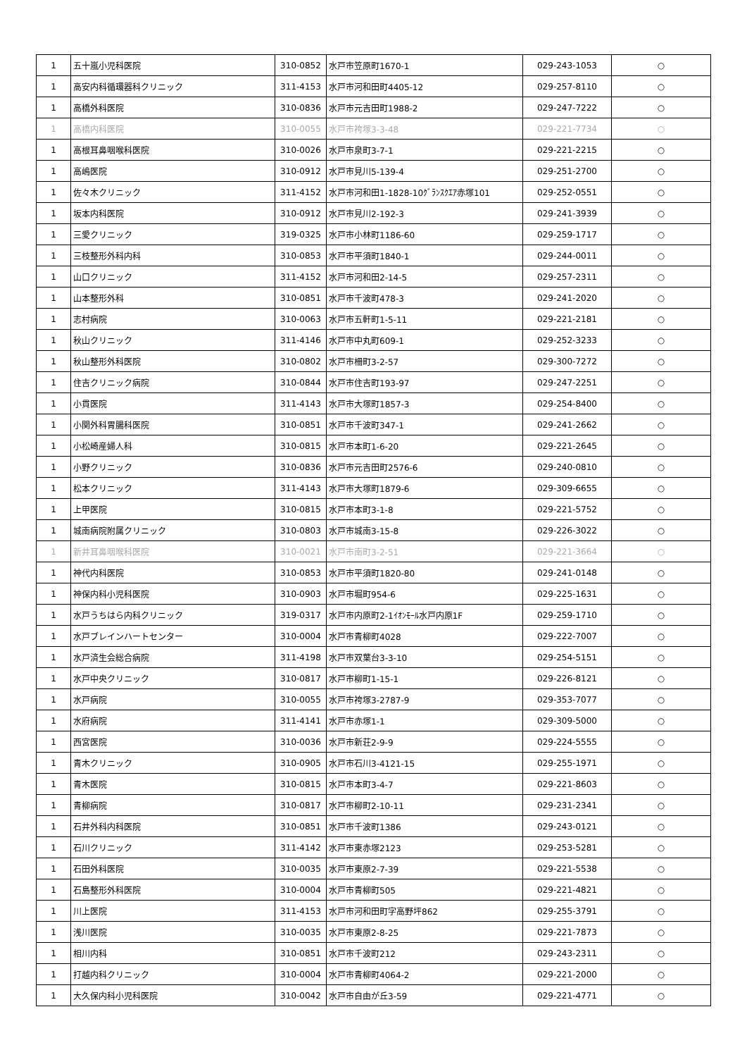| 1 | 五十嵐小児科医院 | 310-0852 | 水戸市笠原町1670-1 | 029-243-1053 | ○ |
| 1 | 高安内科循環器科クリニック | 311-4153 | 水戸市河和田町4405-12 | 029-257-8110 | ○ |
| 1 | 高橋外科医院 | 310-0836 | 水戸市元吉田町1988-2 | 029-247-7222 | ○ |
| 1 | 高橋内科医院 | 310-0055 | 水戸市袴塚3-3-48 | 029-221-7734 | ○ |
| 1 | 高根耳鼻咽喉科医院 | 310-0026 | 水戸市泉町3-7-1 | 029-221-2215 | ○ |
| 1 | 高嶋医院 | 310-0912 | 水戸市見川5-139-4 | 029-251-2700 | ○ |
| 1 | 佐々木クリニック | 311-4152 | 水戸市河和田1-1828-10ｸﾞﾗﾝｽｸｴｱ赤塚101 | 029-252-0551 | ○ |
| 1 | 坂本内科医院 | 310-0912 | 水戸市見川2-192-3 | 029-241-3939 | ○ |
| 1 | 三愛クリニック | 319-0325 | 水戸市小林町1186-60 | 029-259-1717 | ○ |
| 1 | 三枝整形外科内科 | 310-0853 | 水戸市平須町1840-1 | 029-244-0011 | ○ |
| 1 | 山口クリニック | 311-4152 | 水戸市河和田2-14-5 | 029-257-2311 | ○ |
| 1 | 山本整形外科 | 310-0851 | 水戸市千波町478-3 | 029-241-2020 | ○ |
| 1 | 志村病院 | 310-0063 | 水戸市五軒町1-5-11 | 029-221-2181 | ○ |
| 1 | 秋山クリニック | 311-4146 | 水戸市中丸町609-1 | 029-252-3233 | ○ |
| 1 | 秋山整形外科医院 | 310-0802 | 水戸市柵町3-2-57 | 029-300-7272 | ○ |
| 1 | 住吉クリニック病院 | 310-0844 | 水戸市住吉町193-97 | 029-247-2251 | ○ |
| 1 | 小貫医院 | 311-4143 | 水戸市大塚町1857-3 | 029-254-8400 | ○ |
| 1 | 小関外科胃腸科医院 | 310-0851 | 水戸市千波町347-1 | 029-241-2662 | ○ |
| 1 | 小松崎産婦人科 | 310-0815 | 水戸市本町1-6-20 | 029-221-2645 | ○ |
| 1 | 小野クリニック | 310-0836 | 水戸市元吉田町2576-6 | 029-240-0810 | ○ |
| 1 | 松本クリニック | 311-4143 | 水戸市大塚町1879-6 | 029-309-6655 | ○ |
| 1 | 上甲医院 | 310-0815 | 水戸市本町3-1-8 | 029-221-5752 | ○ |
| 1 | 城南病院附属クリニック | 310-0803 | 水戸市城南3-15-8 | 029-226-3022 | ○ |
| 1 | 新井耳鼻咽喉科医院 | 310-0021 | 水戸市南町3-2-51 | 029-221-3664 | ○ |
| 1 | 神代内科医院 | 310-0853 | 水戸市平須町1820-80 | 029-241-0148 | ○ |
| 1 | 神保内科小児科医院 | 310-0903 | 水戸市堀町954-6 | 029-225-1631 | ○ |
| 1 | 水戸うちはら内科クリニック | 319-0317 | 水戸市内原町2-1ｲｵﾝﾓｰﾙ水戸内原1F | 029-259-1710 | ○ |
| 1 | 水戸ブレインハートセンター | 310-0004 | 水戸市青柳町4028 | 029-222-7007 | ○ |
| 1 | 水戸済生会総合病院 | 311-4198 | 水戸市双葉台3-3-10 | 029-254-5151 | ○ |
| 1 | 水戸中央クリニック | 310-0817 | 水戸市柳町1-15-1 | 029-226-8121 | ○ |
| 1 | 水戸病院 | 310-0055 | 水戸市袴塚3-2787-9 | 029-353-7077 | ○ |
| 1 | 水府病院 | 311-4141 | 水戸市赤塚1-1 | 029-309-5000 | ○ |
| 1 | 西宮医院 | 310-0036 | 水戸市新荘2-9-9 | 029-224-5555 | ○ |
| 1 | 青木クリニック | 310-0905 | 水戸市石川3-4121-15 | 029-255-1971 | ○ |
| 1 | 青木医院 | 310-0815 | 水戸市本町3-4-7 | 029-221-8603 | ○ |
| 1 | 青柳病院 | 310-0817 | 水戸市柳町2-10-11 | 029-231-2341 | ○ |
| 1 | 石井外科内科医院 | 310-0851 | 水戸市千波町1386 | 029-243-0121 | ○ |
| 1 | 石川クリニック | 311-4142 | 水戸市東赤塚2123 | 029-253-5281 | ○ |
| 1 | 石田外科医院 | 310-0035 | 水戸市東原2-7-39 | 029-221-5538 | ○ |
| 1 | 石島整形外科医院 | 310-0004 | 水戸市青柳町505 | 029-221-4821 | ○ |
| 1 | 川上医院 | 311-4153 | 水戸市河和田町字高野坪862 | 029-255-3791 | ○ |
| 1 | 浅川医院 | 310-0035 | 水戸市東原2-8-25 | 029-221-7873 | ○ |
| 1 | 相川内科 | 310-0851 | 水戸市千波町212 | 029-243-2311 | ○ |
| 1 | 打越内科クリニック | 310-0004 | 水戸市青柳町4064-2 | 029-221-2000 | ○ |
| 1 | 大久保内科小児科医院 | 310-0042 | 水戸市自由が丘3-59 | 029-221-4771 | ○ |